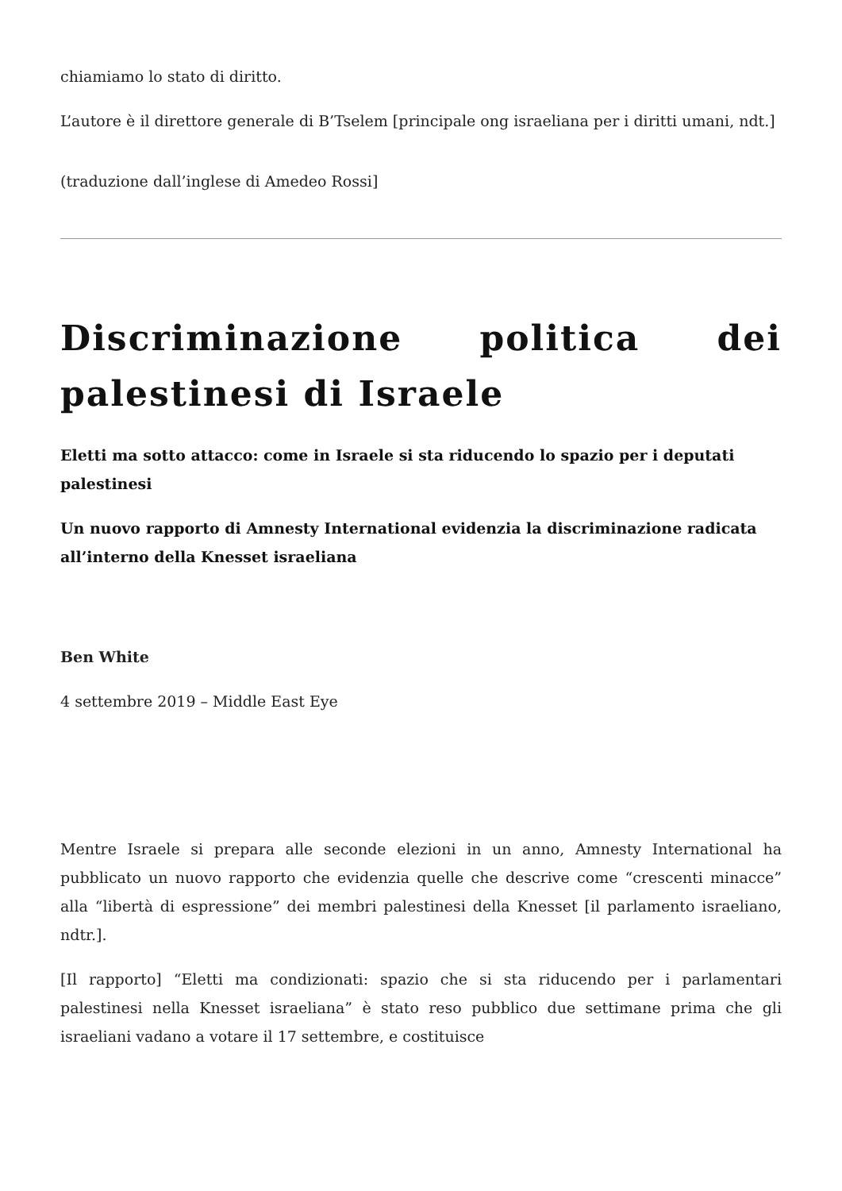chiamiamo lo stato di diritto.
L’autore è il direttore generale di B’Tselem [principale ong israeliana per i diritti umani, ndt.]
(traduzione dall’inglese di Amedeo Rossi]
Discriminazione politica dei palestinesi di Israele
Eletti ma sotto attacco: come in Israele si sta riducendo lo spazio per i deputati palestinesi
Un nuovo rapporto di Amnesty International evidenzia la discriminazione radicata all’interno della Knesset israeliana
Ben White
4 settembre 2019 – Middle East Eye
Mentre Israele si prepara alle seconde elezioni in un anno, Amnesty International ha pubblicato un nuovo rapporto che evidenzia quelle che descrive come “crescenti minacce” alla “libertà di espressione” dei membri palestinesi della Knesset [il parlamento israeliano, ndtr.].
[Il rapporto] “Eletti ma condizionati: spazio che si sta riducendo per i parlamentari palestinesi nella Knesset israeliana” è stato reso pubblico due settimane prima che gli israeliani vadano a votare il 17 settembre, e costituisce